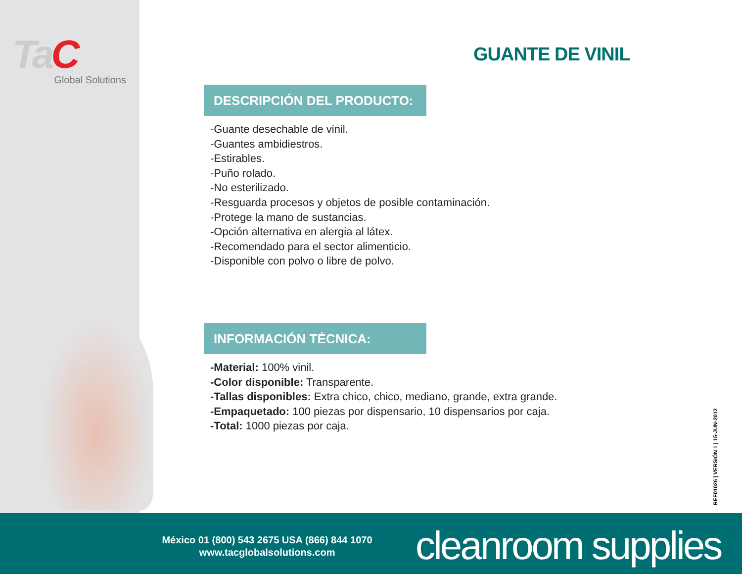TaC
Global Solutions
GUANTE DE VINIL
DESCRIPCIÓN DEL PRODUCTO:
-Guante desechable de vinil.
-Guantes ambidiestros.
-Estirables.
-Puño rolado.
-No esterilizado.
-Resguarda procesos y objetos de posible contaminación.
-Protege la mano de sustancias.
-Opción alternativa en alergia al látex.
-Recomendado para el sector alimenticio.
-Disponible con polvo o libre de polvo.
INFORMACIÓN TÉCNICA:
-Material: 100% vinil.
-Color disponible: Transparente.
-Tallas disponibles: Extra chico, chico, mediano, grande, extra grande.
-Empaquetado: 100 piezas por dispensario, 10 dispensarios por caja.
-Total: 1000 piezas por caja.
REF01026 | VERSIÓN 1 | 15-JUN-2012
México 01 (800) 543 2675 USA (866) 844 1070
www.tacglobalsolutions.com
cleanroom supplies